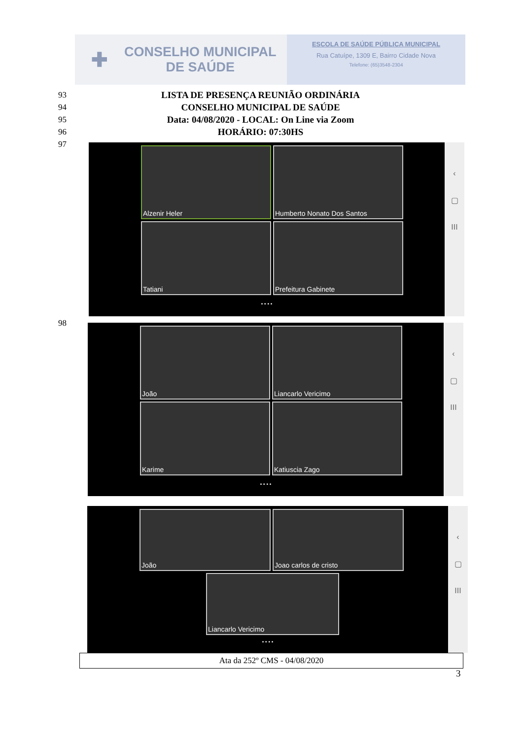✚
CONSELHO MUNICIPAL
DE SAÚDE
ESCOLA DE SAÚDE PÚBLICA MUNICIPAL
Rua Catuípe, 1309 E, Bairro Cidade Nova
Telefone: (65)3548-2304
93 LISTA DE PRESENÇA REUNIÃO ORDINÁRIA
94 CONSELHO MUNICIPAL DE SAÚDE
95 Data: 04/08/2020 - LOCAL: On Line via Zoom
96 HORÁRIO: 07:30HS
97
Alzenir Heler
Humberto Nonato Dos Santos
Tatiani
Prefeitura Gabinete
• • • •
‹
▢
III
98
João
Liancarlo Vericimo
Karime
Katiuscia Zago
• • • •
‹
▢
III
João
Joao carlos de cristo
Liancarlo Vericimo
• • • •
‹
▢
III
Ata da 252º CMS - 04/08/2020
3